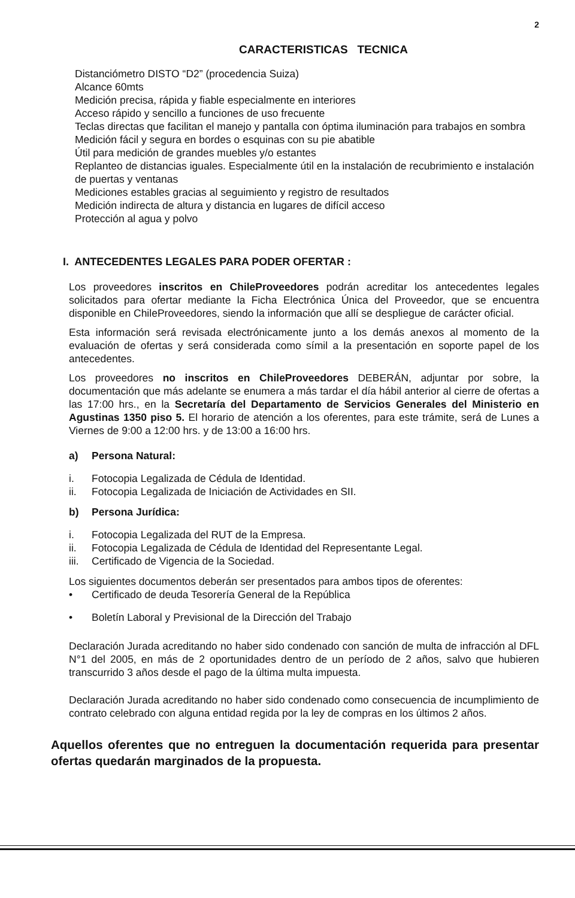2
CARACTERISTICAS TECNICA
Distanciómetro DISTO “D2” (procedencia Suiza)
Alcance 60mts
Medición precisa, rápida y fiable especialmente en interiores
Acceso rápido y sencillo a funciones de uso frecuente
Teclas directas que facilitan el manejo y pantalla con óptima iluminación para trabajos en sombra
Medición fácil y segura en bordes o esquinas con su pie abatible
Útil para medición de grandes muebles y/o estantes
Replanteo de distancias iguales. Especialmente útil en la instalación de recubrimiento e instalación de puertas y ventanas
Mediciones estables gracias al seguimiento y registro de resultados
Medición indirecta de altura y distancia en lugares de difícil acceso
Protección al agua y polvo
I. ANTECEDENTES LEGALES PARA PODER OFERTAR :
Los proveedores inscritos en ChileProveedores podrán acreditar los antecedentes legales solicitados para ofertar mediante la Ficha Electrónica Única del Proveedor, que se encuentra disponible en ChileProveedores, siendo la información que allí se despliegue de carácter oficial.
Esta información será revisada electrónicamente junto a los demás anexos al momento de la evaluación de ofertas y será considerada como símil a la presentación en soporte papel de los antecedentes.
Los proveedores no inscritos en ChileProveedores DEBERÁN, adjuntar por sobre, la documentación que más adelante se enumera a más tardar el día hábil anterior al cierre de ofertas a las 17:00 hrs., en la Secretaría del Departamento de Servicios Generales del Ministerio en Agustinas 1350 piso 5. El horario de atención a los oferentes, para este trámite, será de Lunes a Viernes de 9:00 a 12:00 hrs. y de 13:00 a 16:00 hrs.
a) Persona Natural:
i. Fotocopia Legalizada de Cédula de Identidad.
ii. Fotocopia Legalizada de Iniciación de Actividades en SII.
b) Persona Jurídica:
i. Fotocopia Legalizada del RUT de la Empresa.
ii. Fotocopia Legalizada de Cédula de Identidad del Representante Legal.
iii. Certificado de Vigencia de la Sociedad.
Los siguientes documentos deberán ser presentados para ambos tipos de oferentes:
• Certificado de deuda Tesorería General de la República
• Boletín Laboral y Previsional de la Dirección del Trabajo
Declaración Jurada acreditando no haber sido condenado con sanción de multa de infracción al DFL N°1 del 2005, en más de 2 oportunidades dentro de un período de 2 años, salvo que hubieren transcurrido 3 años desde el pago de la última multa impuesta.
Declaración Jurada acreditando no haber sido condenado como consecuencia de incumplimiento de contrato celebrado con alguna entidad regida por la ley de compras en los últimos 2 años.
Aquellos oferentes que no entreguen la documentación requerida para presentar ofertas quedarán marginados de la propuesta.